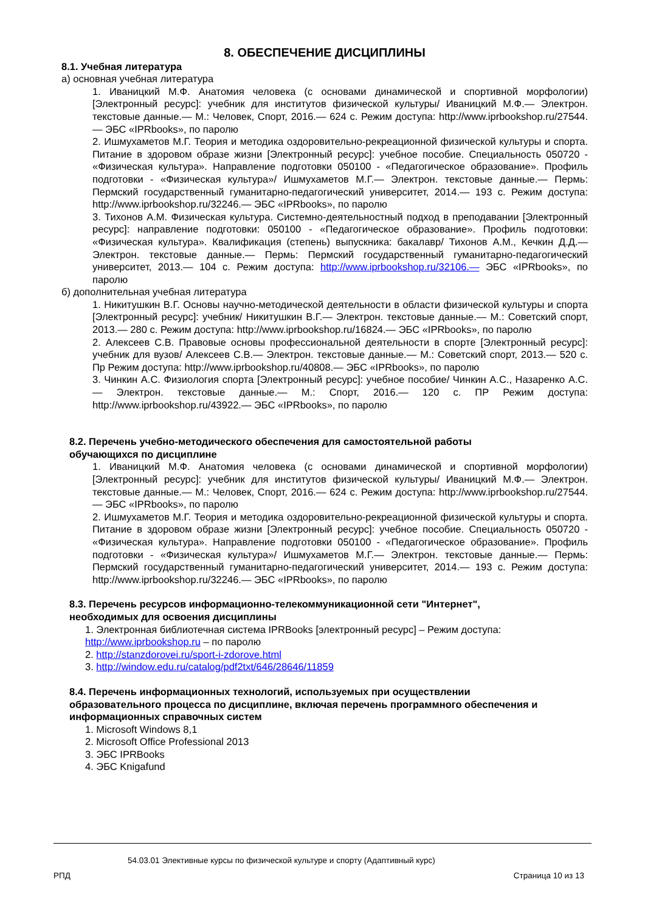8. ОБЕСПЕЧЕНИЕ ДИСЦИПЛИНЫ
8.1. Учебная литература
а) основная учебная литература
1. Иваницкий М.Ф. Анатомия человека (с основами динамической и спортивной морфологии) [Электронный ресурс]: учебник для институтов физической культуры/ Иваницкий М.Ф.— Электрон. текстовые данные.— М.: Человек, Спорт, 2016.— 624 с. Режим доступа: http://www.iprbookshop.ru/27544.— ЭБС «IPRbooks», по паролю
2. Ишмухаметов М.Г. Теория и методика оздоровительно-рекреационной физической культуры и спорта. Питание в здоровом образе жизни [Электронный ресурс]: учебное пособие. Специальность 050720 - «Физическая культура». Направление подготовки 050100 - «Педагогическое образование». Профиль подготовки - «Физическая культура»/ Ишмухаметов М.Г.— Электрон. текстовые данные.— Пермь: Пермский государственный гуманитарно-педагогический университет, 2014.— 193 с. Режим доступа: http://www.iprbookshop.ru/32246.— ЭБС «IPRbooks», по паролю
3. Тихонов А.М. Физическая культура. Системно-деятельностный подход в преподавании [Электронный ресурс]: направление подготовки: 050100 - «Педагогическое образование». Профиль подготовки: «Физическая культура». Квалификация (степень) выпускника: бакалавр/ Тихонов А.М., Кечкин Д.Д.— Электрон. текстовые данные.— Пермь: Пермский государственный гуманитарно-педагогический университет, 2013.— 104 с. Режим доступа: http://www.iprbookshop.ru/32106.— ЭБС «IPRbooks», по паролю
б) дополнительная учебная литература
1. Никитушкин В.Г. Основы научно-методической деятельности в области физической культуры и спорта [Электронный ресурс]: учебник/ Никитушкин В.Г.— Электрон. текстовые данные.— М.: Советский спорт, 2013.— 280 с. Режим доступа: http://www.iprbookshop.ru/16824.— ЭБС «IPRbooks», по паролю
2. Алексеев С.В. Правовые основы профессиональной деятельности в спорте [Электронный ресурс]: учебник для вузов/ Алексеев С.В.— Электрон. текстовые данные.— М.: Советский спорт, 2013.— 520 с. Пр Режим доступа: http://www.iprbookshop.ru/40808.— ЭБС «IPRbooks», по паролю
3. Чинкин А.С. Физиология спорта [Электронный ресурс]: учебное пособие/ Чинкин А.С., Назаренко А.С.— Электрон. текстовые данные.— М.: Спорт, 2016.— 120 с. ПР Режим доступа: http://www.iprbookshop.ru/43922.— ЭБС «IPRbooks», по паролю
8.2. Перечень учебно-методического обеспечения для самостоятельной работы
обучающихся по дисциплине
1. Иваницкий М.Ф. Анатомия человека (с основами динамической и спортивной морфологии) [Электронный ресурс]: учебник для институтов физической культуры/ Иваницкий М.Ф.— Электрон. текстовые данные.— М.: Человек, Спорт, 2016.— 624 с. Режим доступа: http://www.iprbookshop.ru/27544.— ЭБС «IPRbooks», по паролю
2. Ишмухаметов М.Г. Теория и методика оздоровительно-рекреационной физической культуры и спорта. Питание в здоровом образе жизни [Электронный ресурс]: учебное пособие. Специальность 050720 - «Физическая культура». Направление подготовки 050100 - «Педагогическое образование». Профиль подготовки - «Физическая культура»/ Ишмухаметов М.Г.— Электрон. текстовые данные.— Пермь: Пермский государственный гуманитарно-педагогический университет, 2014.— 193 с. Режим доступа: http://www.iprbookshop.ru/32246.— ЭБС «IPRbooks», по паролю
8.3. Перечень ресурсов информационно-телекоммуникационной сети "Интернет",
необходимых для освоения дисциплины
1. Электронная библиотечная система IPRBooks [электронный ресурс] – Режим доступа: http://www.iprbookshop.ru – по паролю
2. http://stanzdorovei.ru/sport-i-zdorove.html
3. http://window.edu.ru/catalog/pdf2txt/646/28646/11859
8.4. Перечень информационных технологий, используемых при осуществлении
образовательного процесса по дисциплине, включая перечень программного обеспечения и
информационных справочных систем
1. Microsoft Windows 8,1
2. Microsoft Office Professional 2013
3. ЭБС IPRBooks
4. ЭБС Knigafund
54.03.01 Элективные курсы по физической культуре и спорту (Адаптивный курс)
РПД Страница 10 из 13